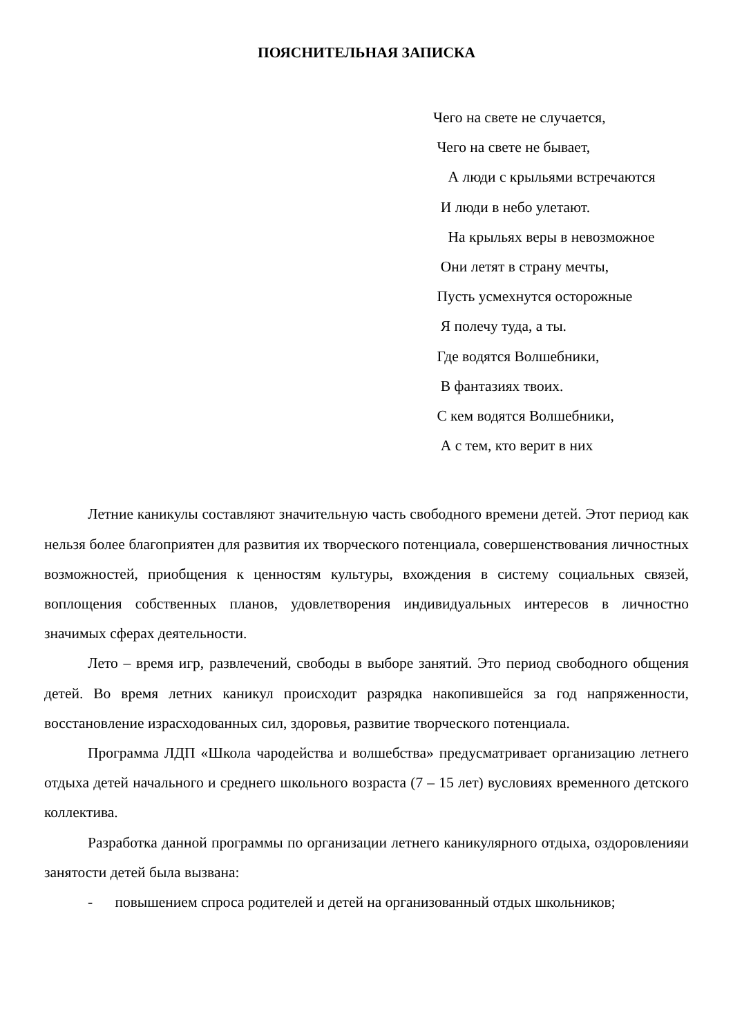ПОЯСНИТЕЛЬНАЯ ЗАПИСКА
Чего на свете не случается,
Чего на свете не бывает,
А люди с крыльями встречаются
И люди в небо улетают.
На крыльях веры в невозможное
Они летят в страну мечты,
Пусть усмехнутся осторожные
Я полечу туда, а ты.
Где водятся Волшебники,
В фантазиях твоих.
С кем водятся Волшебники,
А с тем, кто верит в них
Летние каникулы составляют значительную часть свободного времени детей. Этот период как нельзя более благоприятен для развития их творческого потенциала, совершенствования личностных возможностей, приобщения к ценностям культуры, вхождения в систему социальных связей, воплощения собственных планов, удовлетворения индивидуальных интересов в личностно значимых сферах деятельности.
Лето – время игр, развлечений, свободы в выборе занятий. Это период свободного общения детей. Во время летних каникул происходит разрядка накопившейся за год напряженности, восстановление израсходованных сил, здоровья, развитие творческого потенциала.
Программа ЛДП «Школа чародейства и волшебства» предусматривает организацию летнего отдыха детей начального и среднего школьного возраста (7 – 15 лет) вусловиях временного детского коллектива.
Разработка данной программы по организации летнего каникулярного отдыха, оздоровленияи занятости детей была вызвана:
- повышением спроса родителей и детей на организованный отдых школьников;